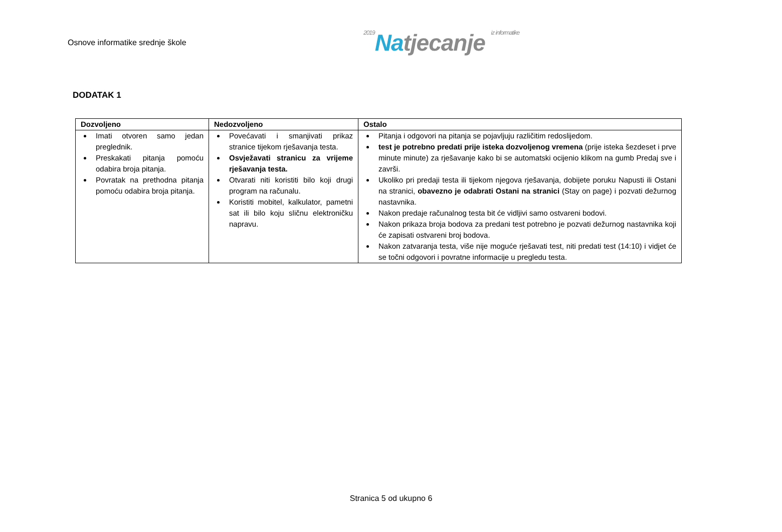Osnove informatike srednje škole
2019 Natjecanje iz informatike
DODATAK 1
| Dozvoljeno | Nedozvoljeno | Ostalo |
| --- | --- | --- |
| Imati otvoren samo jedan preglednik. Preskakati pitanja pomoću odabira broja pitanja. Povratak na prethodna pitanja pomoću odabira broja pitanja. | Povećavati i smanjivati prikaz stranice tijekom rješavanja testa. Osvježavati stranicu za vrijeme rješavanja testa. Otvarati niti koristiti bilo koji drugi program na računalu. Koristiti mobitel, kalkulator, pametni sat ili bilo koju sličnu elektroničku napravu. | Pitanja i odgovori na pitanja se pojavljuju različitim redoslijedom. test je potrebno predati prije isteka dozvoljenog vremena (prije isteka šezdeset i prve minute minute) za rješavanje kako bi se automatski ocijenio klikom na gumb Predaj sve i završi. Ukoliko pri predaji testa ili tijekom njegova rješavanja, dobijete poruku Napusti ili Ostani na stranici, obavezno je odabrati Ostani na stranici (Stay on page) i pozvati dežurnog nastavnika. Nakon predaje računalnog testa bit će vidljivi samo ostvareni bodovi. Nakon prikaza broja bodova za predani test potrebno je pozvati dežurnog nastavnika koji će zapisati ostvareni broj bodova. Nakon zatvaranja testa, više nije moguće rješavati test, niti predati test (14:10) i vidjet će se točni odgovori i povratne informacije u pregledu testa. |
Stranica 5 od ukupno 6